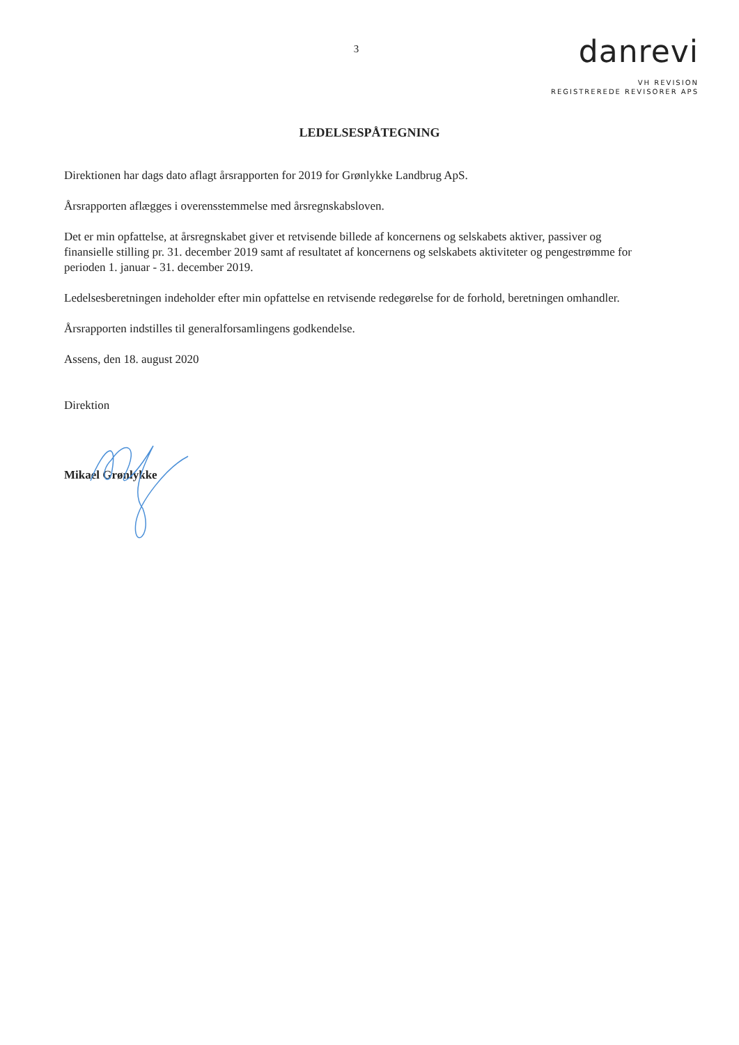3
danrevi
VH REVISION
REGISTREREDE REVISORER APS
LEDELSESPÅTEGNING
Direktionen har dags dato aflagt årsrapporten for 2019 for Grønlykke Landbrug ApS.
Årsrapporten aflægges i overensstemmelse med årsregnskabsloven.
Det er min opfattelse, at årsregnskabet giver et retvisende billede af koncernens og selskabets aktiver, passiver og finansielle stilling pr. 31. december 2019 samt af resultatet af koncernens og selskabets aktiviteter og pengestrømme for perioden 1. januar - 31. december 2019.
Ledelsesberetningen indeholder efter min opfattelse en retvisende redegørelse for de forhold, beretningen omhandler.
Årsrapporten indstilles til generalforsamlingens godkendelse.
Assens, den 18. august 2020
Direktion
Mikael Grønlykke